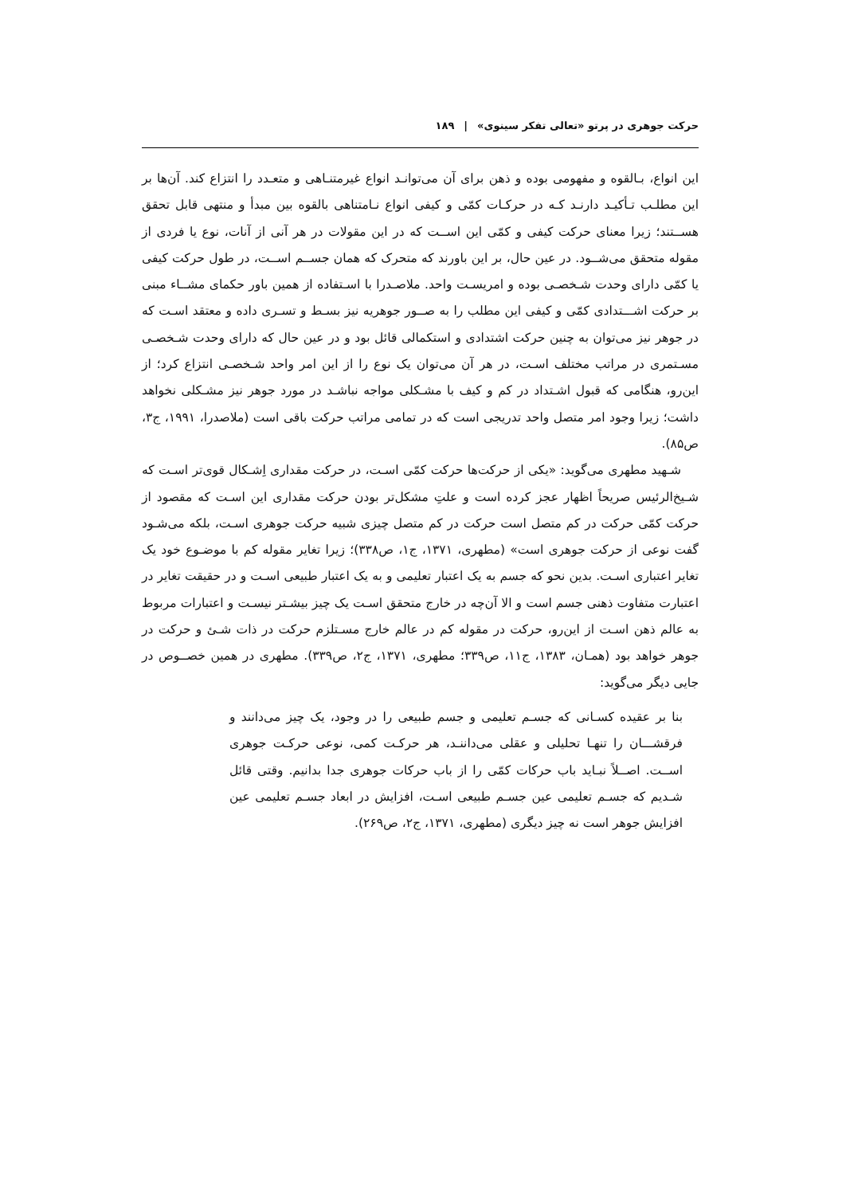حرکت جوهری در پرتو «تعالی تفکر سینوی» | ۱۸۹
این انواع، بـالقوه و مفهومی بوده و ذهن برای آن می‌توانـد انواع غیرمتنـاهی و متعـدد را انتزاع کند. آن‌ها بر این مطلـب تـأکیـد دارنـد کـه در حرکـات کمّی و کیفی انواع نـامتناهی بالقوه بین مبدأ و منتهی قابل تحقق هســتند؛ زیرا معنای حرکت کیفی و کمّی این اســت که در این مقولات در هر آنی از آنات، نوع یا فردی از مقوله متحقق می‌شــود. در عین حال، بر این باورند که متحرک که همان جســم اســت، در طول حرکت کیفی یا کمّی دارای وحدت شـخصـی بوده و امریسـت واحد. ملاصـدرا با اسـتفاده از همین باور حکمای مشــاء مبنی بر حرکت اشـــتدادی کمّی و کیفی این مطلب را به صــور جوهریه نیز بسـط و تسـری داده و معتقد اسـت که در جوهر نیز می‌توان به چنین حرکت اشتدادی و استکمالی قائل بود و در عین حال که دارای وحدت شـخصـی مسـتمری در مراتب مختلف اسـت، در هر آن می‌توان یک نوع را از این امر واحد شـخصـی انتزاع کرد؛ از این‌رو، هنگامی که قبول اشـتداد در کم و کیف با مشـکلی مواجه نباشـد در مورد جوهر نیز مشـکلی نخواهد داشت؛ زیرا وجود امر متصل واحد تدریجی است که در تمامی مراتب حرکت باقی است (ملاصدرا، ۱۹۹۱، ج۳، ص۸۵).
شـهید مطهری می‌گوید: «یکی از حرکت‌ها حرکت کمّی اسـت، در حرکت مقداری اِشـکال قوی‌تر اسـت که شـیخ‌الرئیس صریحاً اظهار عجز کرده است و علتِ مشکل‌تر بودن حرکت مقداری این اسـت که مقصود از حرکت کمّی حرکت در کم متصل است حرکت در کم متصل چیزی شبیه حرکت جوهری اسـت، بلکه می‌شـود گفت نوعی از حرکت جوهری است» (مطهری، ۱۳۷۱، ج۱، ص۳۳۸)؛ زیرا تغایر مقوله کم با موضـوع خود یک تغایر اعتباری اسـت. بدین نحو که جسم به یک اعتبار تعلیمی و به یک اعتبار طبیعی اسـت و در حقیقت تغایر در اعتبارت متفاوت ذهنی جسم است و الا آن‌چه در خارج متحقق اسـت یک چیز بیشـتر نیسـت و اعتبارات مربوط به عالم ذهن اسـت از این‌رو، حرکت در مقوله کم در عالم خارج مسـتلزم حرکت در ذات شـئ و حرکت در جوهر خواهد بود (همـان، ۱۳۸۳، ج۱۱، ص۳۳۹؛ مطهری، ۱۳۷۱، ج۲، ص۳۳۹). مطهری در همین خصــوص در جایی دیگر می‌گوید:
بنا بر عقیده کسـانی که جسـم تعلیمی و جسم طبیعی را در وجود، یک چیز می‌دانند و فرقشـــان را تنهـا تحلیلی و عقلی می‌داننـد، هر حرکـت کمی، نوعی حرکـت جوهری اســت. اصــلاً نبـاید باب حرکات کمّی را از باب حرکات جوهری جدا بدانیم. وقتی قائل شـدیم که جسـم تعلیمی عین جسـم طبیعی اسـت، افزایش در ابعاد جسـم تعلیمی عین افزایش جوهر است نه چیز دیگری (مطهری، ۱۳۷۱، ج۲، ص۲۶۹).